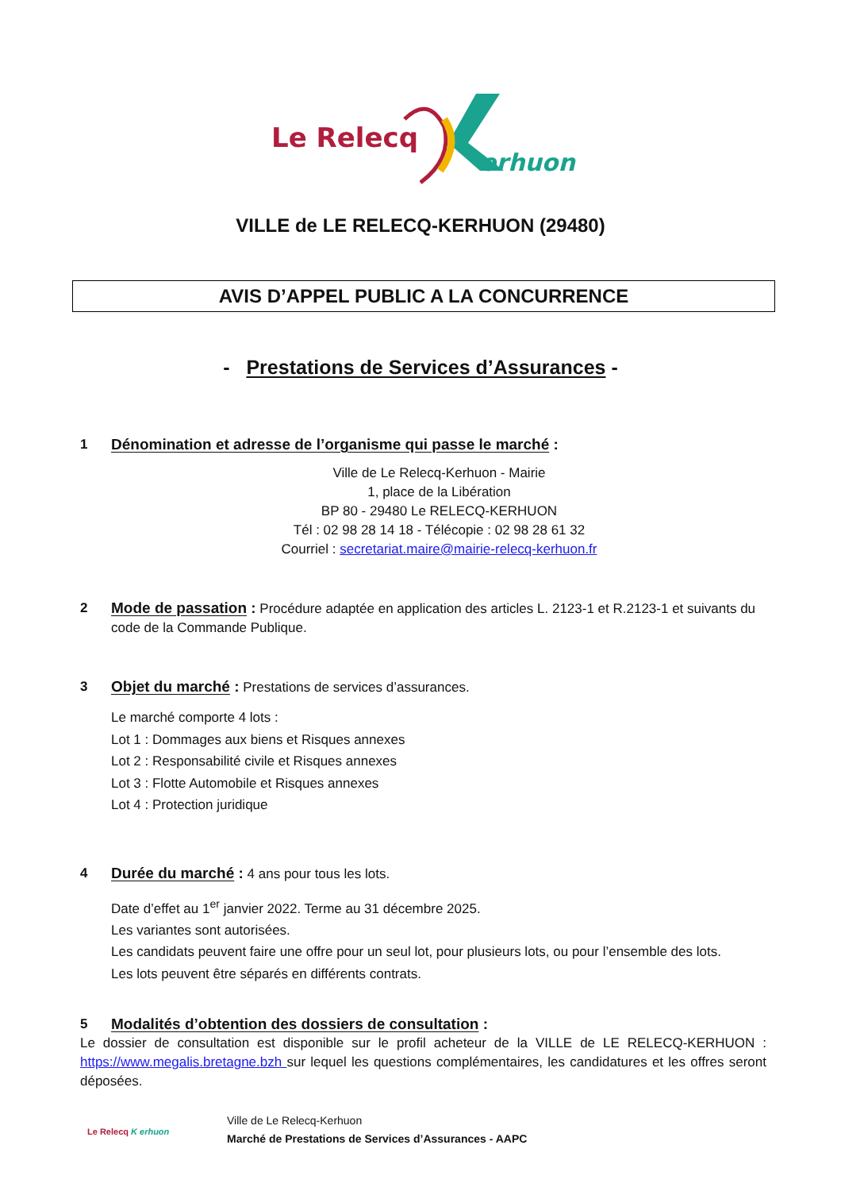Le Relecq
erhuon
VILLE de LE RELECQ-KERHUON (29480)
AVIS D’APPEL PUBLIC A LA CONCURRENCE
- Prestations de Services d’Assurances -
1 Dénomination et adresse de l’organisme qui passe le marché :
Ville de Le Relecq-Kerhuon - Mairie
1, place de la Libération
BP 80 - 29480 Le RELECQ-KERHUON
Tél : 02 98 28 14 18 - Télécopie : 02 98 28 61 32
Courriel : secretariat.maire@mairie-relecq-kerhuon.fr
2 Mode de passation : Procédure adaptée en application des articles L. 2123-1 et R.2123-1 et suivants du code de la Commande Publique.
3 Objet du marché : Prestations de services d’assurances.
Le marché comporte 4 lots :
Lot 1 : Dommages aux biens et Risques annexes
Lot 2 : Responsabilité civile et Risques annexes
Lot 3 : Flotte Automobile et Risques annexes
Lot 4 : Protection juridique
4 Durée du marché : 4 ans pour tous les lots.
Date d’effet au 1<sup>er</sup> janvier 2022. Terme au 31 décembre 2025.
Les variantes sont autorisées.
Les candidats peuvent faire une offre pour un seul lot, pour plusieurs lots, ou pour l’ensemble des lots.
Les lots peuvent être séparés en différents contrats.
5 Modalités d’obtention des dossiers de consultation :
Le dossier de consultation est disponible sur le profil acheteur de la VILLE de LE RELECQ-KERHUON : https://www.megalis.bretagne.bzh sur lequel les questions complémentaires, les candidatures et les offres seront déposées.
Le Relecq K erhuon
Ville de Le Relecq-Kerhuon
Marché de Prestations de Services d’Assurances - AAPC